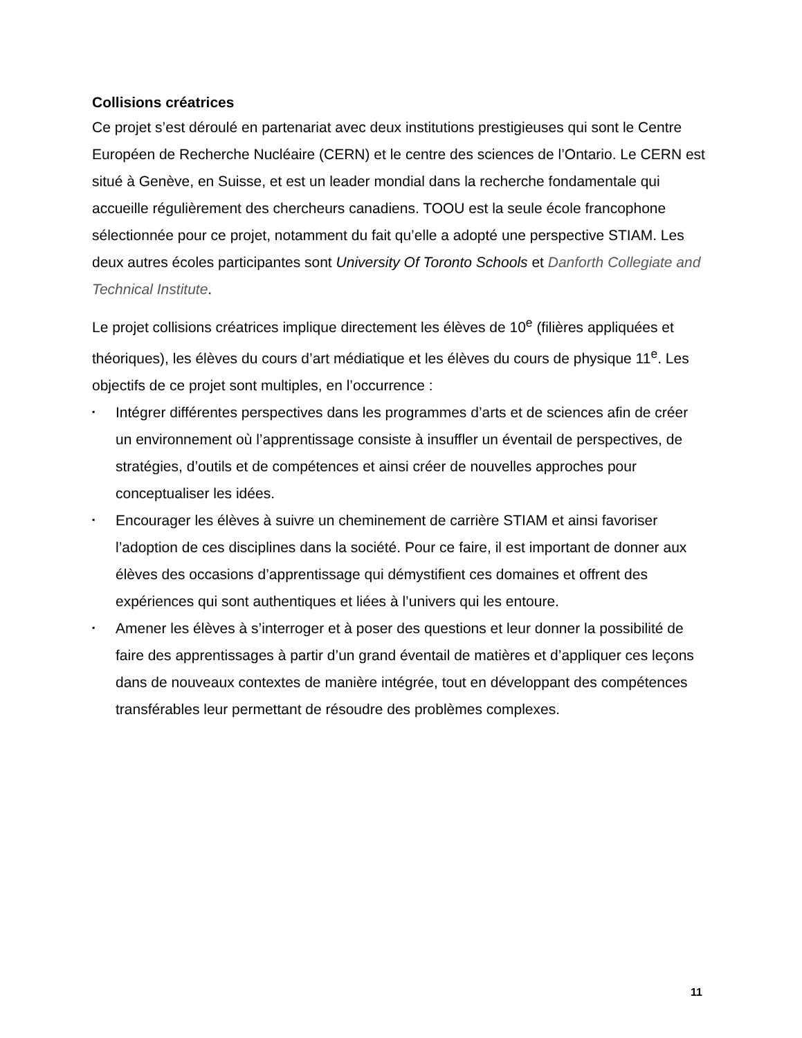Collisions créatrices
Ce projet s’est déroulé en partenariat avec deux institutions prestigieuses qui sont le Centre Européen de Recherche Nucléaire (CERN) et le centre des sciences de l’Ontario. Le CERN est situé à Genève, en Suisse, et est un leader mondial dans la recherche fondamentale qui accueille régulièrement des chercheurs canadiens. TOOU est la seule école francophone sélectionnée pour ce projet, notamment du fait qu’elle a adopté une perspective STIAM. Les deux autres écoles participantes sont University Of Toronto Schools et Danforth Collegiate and Technical Institute.
Le projet collisions créatrices implique directement les élèves de 10<sup>e</sup> (filières appliquées et théoriques), les élèves du cours d’art médiatique et les élèves du cours de physique 11<sup>e</sup>. Les objectifs de ce projet sont multiples, en l’occurrence :
▪ Intégrer différentes perspectives dans les programmes d’arts et de sciences afin de créer un environnement où l’apprentissage consiste à insuffler un éventail de perspectives, de stratégies, d’outils et de compétences et ainsi créer de nouvelles approches pour conceptualiser les idées.
▪ Encourager les élèves à suivre un cheminement de carrière STIAM et ainsi favoriser l’adoption de ces disciplines dans la société. Pour ce faire, il est important de donner aux élèves des occasions d’apprentissage qui démystifient ces domaines et offrent des expériences qui sont authentiques et liées à l’univers qui les entoure.
▪ Amener les élèves à s’interroger et à poser des questions et leur donner la possibilité de faire des apprentissages à partir d’un grand éventail de matières et d’appliquer ces leçons dans de nouveaux contextes de manière intégrée, tout en développant des compétences transférables leur permettant de résoudre des problèmes complexes.
11